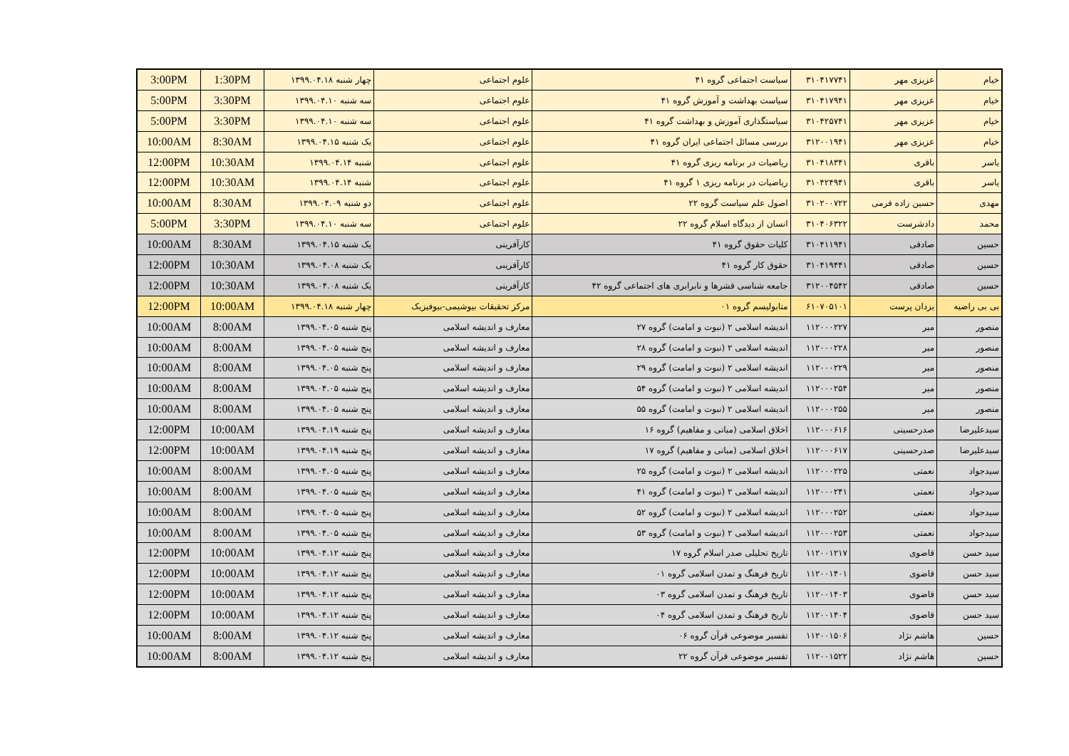| خیام | عزیزی مهر | ۳۱۰۴۱۷۷۴۱ | سیاست اجتماعی گروه ۴۱ | علوم اجتماعی | چهار شنبه ۱۳۹۹.۰۴.۱۸ | 1:30PM | 3:00PM |
| خیام | عزیزی مهر | ۳۱۰۴۱۷۹۴۱ | سیاست بهداشت و آموزش گروه ۴۱ | علوم اجتماعی | سه شنبه ۱۳۹۹.۰۴.۱۰ | 3:30PM | 5:00PM |
| خیام | عزیزی مهر | ۳۱۰۴۲۵۷۴۱ | سیاستگذاری آموزش و بهداشت گروه ۴۱ | علوم اجتماعی | سه شنبه ۱۳۹۹.۰۴.۱۰ | 3:30PM | 5:00PM |
| خیام | عزیزی مهر | ۳۱۲۰۰۱۹۴۱ | بررسی مسائل اجتماعی ایران گروه ۴۱ | علوم اجتماعی | یک شنبه ۱۳۹۹.۰۴.۱۵ | 8:30AM | 10:00AM |
| یاسر | باقری | ۳۱۰۴۱۸۳۴۱ | ریاضیات در برنامه ریزی گروه ۴۱ | علوم اجتماعی | شنبه ۱۳۹۹.۰۴.۱۴ | 10:30AM | 12:00PM |
| یاسر | باقری | ۳۱۰۴۲۴۹۴۱ | ریاضیات در برنامه ریزی ۱ گروه ۴۱ | علوم اجتماعی | شنبه ۱۳۹۹.۰۴.۱۴ | 10:30AM | 12:00PM |
| مهدی | حسین زاده فرمی | ۳۱۰۲۰۰۷۲۲ | اصول علم سیاست گروه ۲۲ | علوم اجتماعی | دو شنبه ۱۳۹۹.۰۴.۰۹ | 8:30AM | 10:00AM |
| محمد | دادشرست | ۳۱۰۴۰۶۳۲۲ | انسان از دیدگاه اسلام گروه ۲۲ | علوم اجتماعی | سه شنبه ۱۳۹۹.۰۴.۱۰ | 3:30PM | 5:00PM |
| حسین | صادقی | ۳۱۰۴۱۱۹۴۱ | کلیات حقوق گروه ۴۱ | کارآفرینی | یک شنبه ۱۳۹۹.۰۴.۱۵ | 8:30AM | 10:00AM |
| حسین | صادقی | ۳۱۰۴۱۹۴۴۱ | حقوق کار گروه ۴۱ | کارآفرینی | یک شنبه ۱۳۹۹.۰۴.۰۸ | 10:30AM | 12:00PM |
| حسین | صادقی | ۳۱۲۰۰۴۵۴۲ | جامعه شناسی قشرها و نابرابری های اجتماعی گروه ۴۲ | کارآفرینی | یک شنبه ۱۳۹۹.۰۴.۰۸ | 10:30AM | 12:00PM |
| بی بی راضیه | یزدان پرست | ۶۱۰۷۰۵۱۰۱ | متابولیسم گروه ۰۱ | مرکز تحقیقات بیوشیمی-بیوفیزیک | چهار شنبه ۱۳۹۹.۰۴.۱۸ | 10:00AM | 12:00PM |
| منصور | میر | ۱۱۲۰۰۰۲۲۷ | اندیشه اسلامی ۲ (نبوت و امامت) گروه ۲۷ | معارف و اندیشه اسلامی | پنج شنبه ۱۳۹۹.۰۴.۰۵ | 8:00AM | 10:00AM |
| منصور | میر | ۱۱۲۰۰۰۲۲۸ | اندیشه اسلامی ۲ (نبوت و امامت) گروه ۲۸ | معارف و اندیشه اسلامی | پنج شنبه ۱۳۹۹.۰۴.۰۵ | 8:00AM | 10:00AM |
| منصور | میر | ۱۱۲۰۰۰۲۲۹ | اندیشه اسلامی ۲ (نبوت و امامت) گروه ۲۹ | معارف و اندیشه اسلامی | پنج شنبه ۱۳۹۹.۰۴.۰۵ | 8:00AM | 10:00AM |
| منصور | میر | ۱۱۲۰۰۰۲۵۴ | اندیشه اسلامی ۲ (نبوت و امامت) گروه ۵۴ | معارف و اندیشه اسلامی | پنج شنبه ۱۳۹۹.۰۴.۰۵ | 8:00AM | 10:00AM |
| منصور | میر | ۱۱۲۰۰۰۲۵۵ | اندیشه اسلامی ۲ (نبوت و امامت) گروه ۵۵ | معارف و اندیشه اسلامی | پنج شنبه ۱۳۹۹.۰۴.۰۵ | 8:00AM | 10:00AM |
| سیدعلیرضا | صدرحسینی | ۱۱۲۰۰۰۶۱۶ | اخلاق اسلامی (مبانی و مفاهیم) گروه ۱۶ | معارف و اندیشه اسلامی | پنج شنبه ۱۳۹۹.۰۴.۱۹ | 10:00AM | 12:00PM |
| سیدعلیرضا | صدرحسینی | ۱۱۲۰۰۰۶۱۷ | اخلاق اسلامی (مبانی و مفاهیم) گروه ۱۷ | معارف و اندیشه اسلامی | پنج شنبه ۱۳۹۹.۰۴.۱۹ | 10:00AM | 12:00PM |
| سیدجواد | نعمتی | ۱۱۲۰۰۰۲۲۵ | اندیشه اسلامی ۲ (نبوت و امامت) گروه ۲۵ | معارف و اندیشه اسلامی | پنج شنبه ۱۳۹۹.۰۴.۰۵ | 8:00AM | 10:00AM |
| سیدجواد | نعمتی | ۱۱۲۰۰۰۲۴۱ | اندیشه اسلامی ۲ (نبوت و امامت) گروه ۴۱ | معارف و اندیشه اسلامی | پنج شنبه ۱۳۹۹.۰۴.۰۵ | 8:00AM | 10:00AM |
| سیدجواد | نعمتی | ۱۱۲۰۰۰۲۵۲ | اندیشه اسلامی ۲ (نبوت و امامت) گروه ۵۲ | معارف و اندیشه اسلامی | پنج شنبه ۱۳۹۹.۰۴.۰۵ | 8:00AM | 10:00AM |
| سیدجواد | نعمتی | ۱۱۲۰۰۰۲۵۳ | اندیشه اسلامی ۲ (نبوت و امامت) گروه ۵۳ | معارف و اندیشه اسلامی | پنج شنبه ۱۳۹۹.۰۴.۰۵ | 8:00AM | 10:00AM |
| سید حسن | قاضوی | ۱۱۲۰۰۱۲۱۷ | تاریخ تحلیلی صدر اسلام گروه ۱۷ | معارف و اندیشه اسلامی | پنج شنبه ۱۳۹۹.۰۴.۱۲ | 10:00AM | 12:00PM |
| سید حسن | قاضوی | ۱۱۲۰۰۱۴۰۱ | تاریخ فرهنگ و تمدن اسلامی گروه ۰۱ | معارف و اندیشه اسلامی | پنج شنبه ۱۳۹۹.۰۴.۱۲ | 10:00AM | 12:00PM |
| سید حسن | قاضوی | ۱۱۲۰۰۱۴۰۳ | تاریخ فرهنگ و تمدن اسلامی گروه ۰۳ | معارف و اندیشه اسلامی | پنج شنبه ۱۳۹۹.۰۴.۱۲ | 10:00AM | 12:00PM |
| سید حسن | قاضوی | ۱۱۲۰۰۱۴۰۴ | تاریخ فرهنگ و تمدن اسلامی گروه ۰۴ | معارف و اندیشه اسلامی | پنج شنبه ۱۳۹۹.۰۴.۱۲ | 10:00AM | 12:00PM |
| حسین | هاشم نژاد | ۱۱۲۰۰۱۵۰۶ | تفسیر موضوعی قرآن گروه ۰۶ | معارف و اندیشه اسلامی | پنج شنبه ۱۳۹۹.۰۴.۱۲ | 8:00AM | 10:00AM |
| حسین | هاشم نژاد | ۱۱۲۰۰۱۵۲۲ | تفسیر موضوعی قرآن گروه ۲۲ | معارف و اندیشه اسلامی | پنج شنبه ۱۳۹۹.۰۴.۱۲ | 8:00AM | 10:00AM |